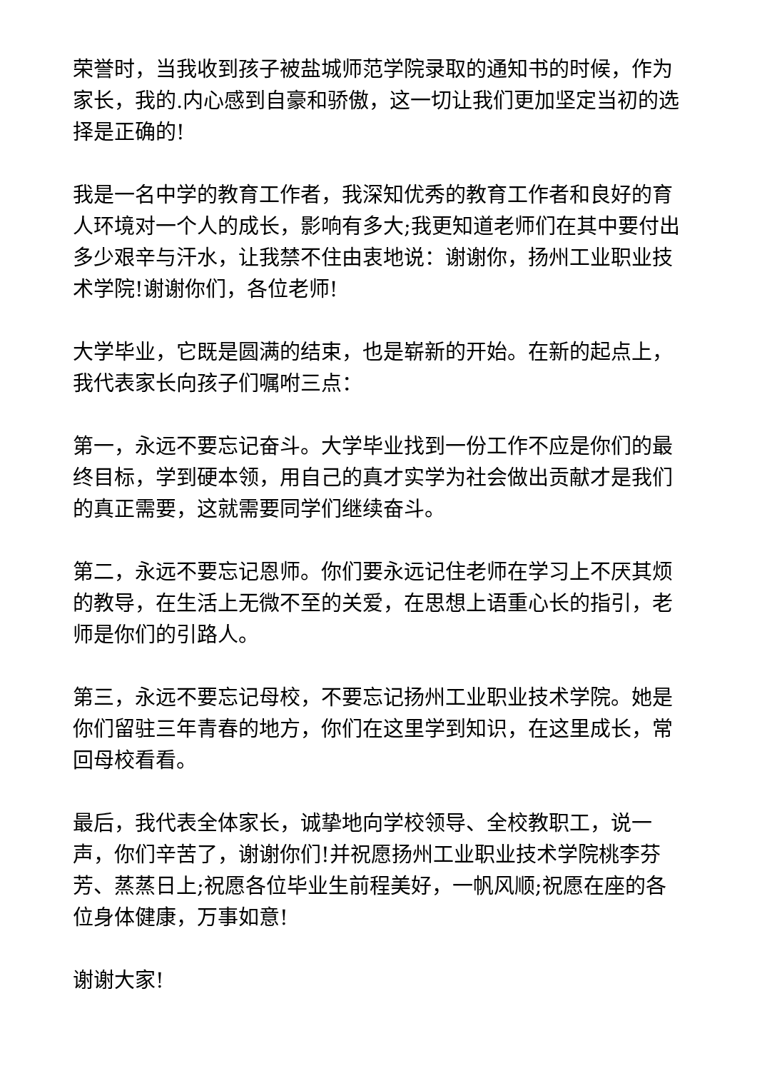荣誉时，当我收到孩子被盐城师范学院录取的通知书的时候，作为家长，我的.内心感到自豪和骄傲，这一切让我们更加坚定当初的选择是正确的!
我是一名中学的教育工作者，我深知优秀的教育工作者和良好的育人环境对一个人的成长，影响有多大;我更知道老师们在其中要付出多少艰辛与汗水，让我禁不住由衷地说：谢谢你，扬州工业职业技术学院!谢谢你们，各位老师!
大学毕业，它既是圆满的结束，也是崭新的开始。在新的起点上，我代表家长向孩子们嘱咐三点：
第一，永远不要忘记奋斗。大学毕业找到一份工作不应是你们的最终目标，学到硬本领，用自己的真才实学为社会做出贡献才是我们的真正需要，这就需要同学们继续奋斗。
第二，永远不要忘记恩师。你们要永远记住老师在学习上不厌其烦的教导，在生活上无微不至的关爱，在思想上语重心长的指引，老师是你们的引路人。
第三，永远不要忘记母校，不要忘记扬州工业职业技术学院。她是你们留驻三年青春的地方，你们在这里学到知识，在这里成长，常回母校看看。
最后，我代表全体家长，诚挚地向学校领导、全校教职工，说一声，你们辛苦了，谢谢你们!并祝愿扬州工业职业技术学院桃李芬芳、蒸蒸日上;祝愿各位毕业生前程美好，一帆风顺;祝愿在座的各位身体健康，万事如意!
谢谢大家!